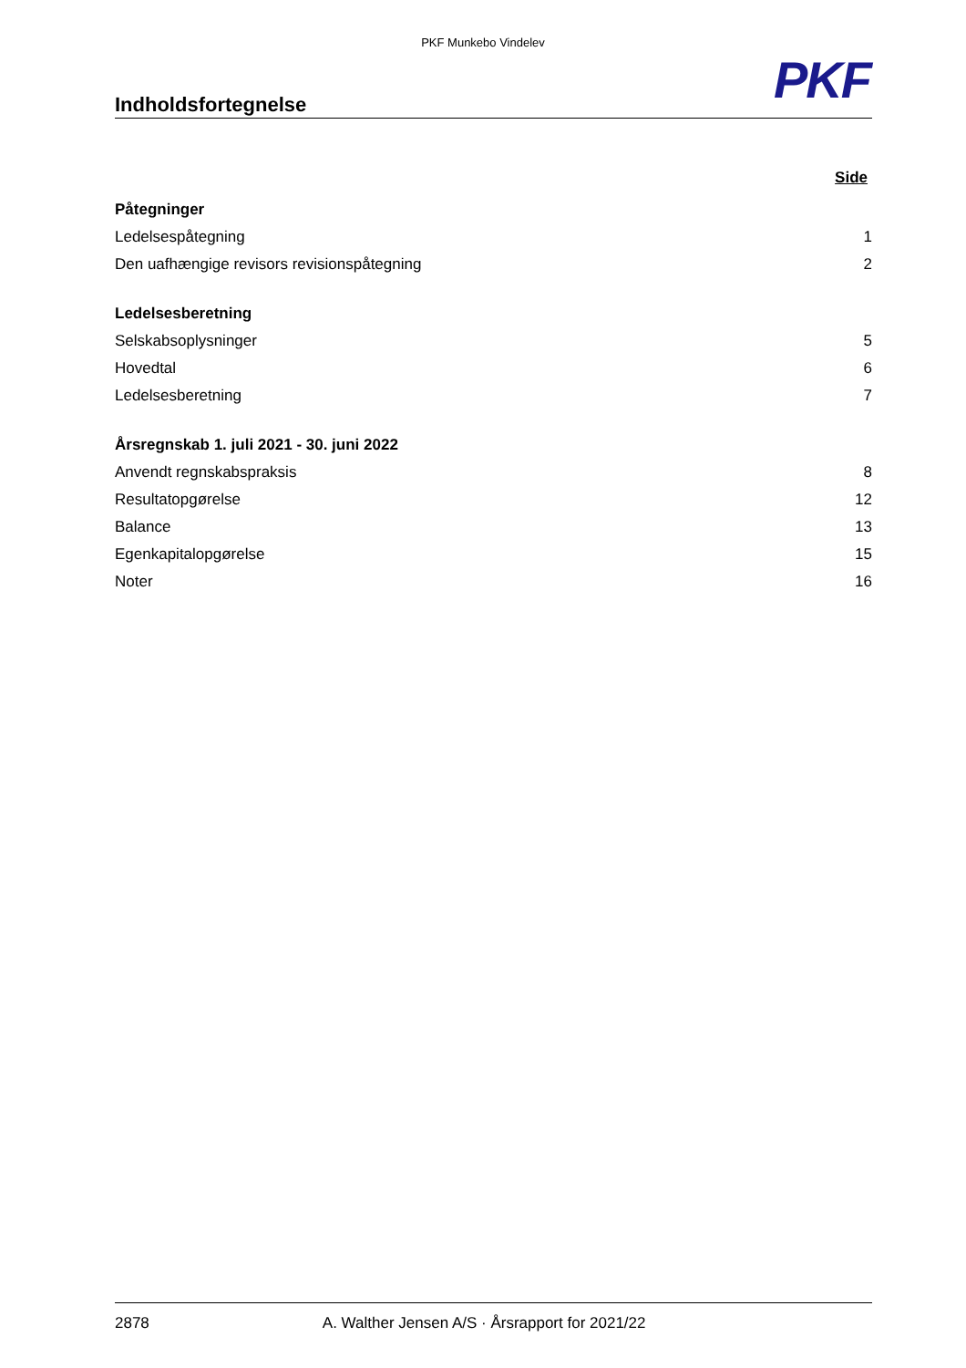PKF Munkebo Vindelev
Indholdsfortegnelse
PKF
Side
Påtegninger
Ledelsespåtegning 1
Den uafhængige revisors revisionspåtegning 2
Ledelsesberetning
Selskabsoplysninger 5
Hovedtal 6
Ledelsesberetning 7
Årsregnskab 1. juli 2021 - 30. juni 2022
Anvendt regnskabspraksis 8
Resultatopgørelse 12
Balance 13
Egenkapitalopgørelse 15
Noter 16
2878 A. Walther Jensen A/S · Årsrapport for 2021/22